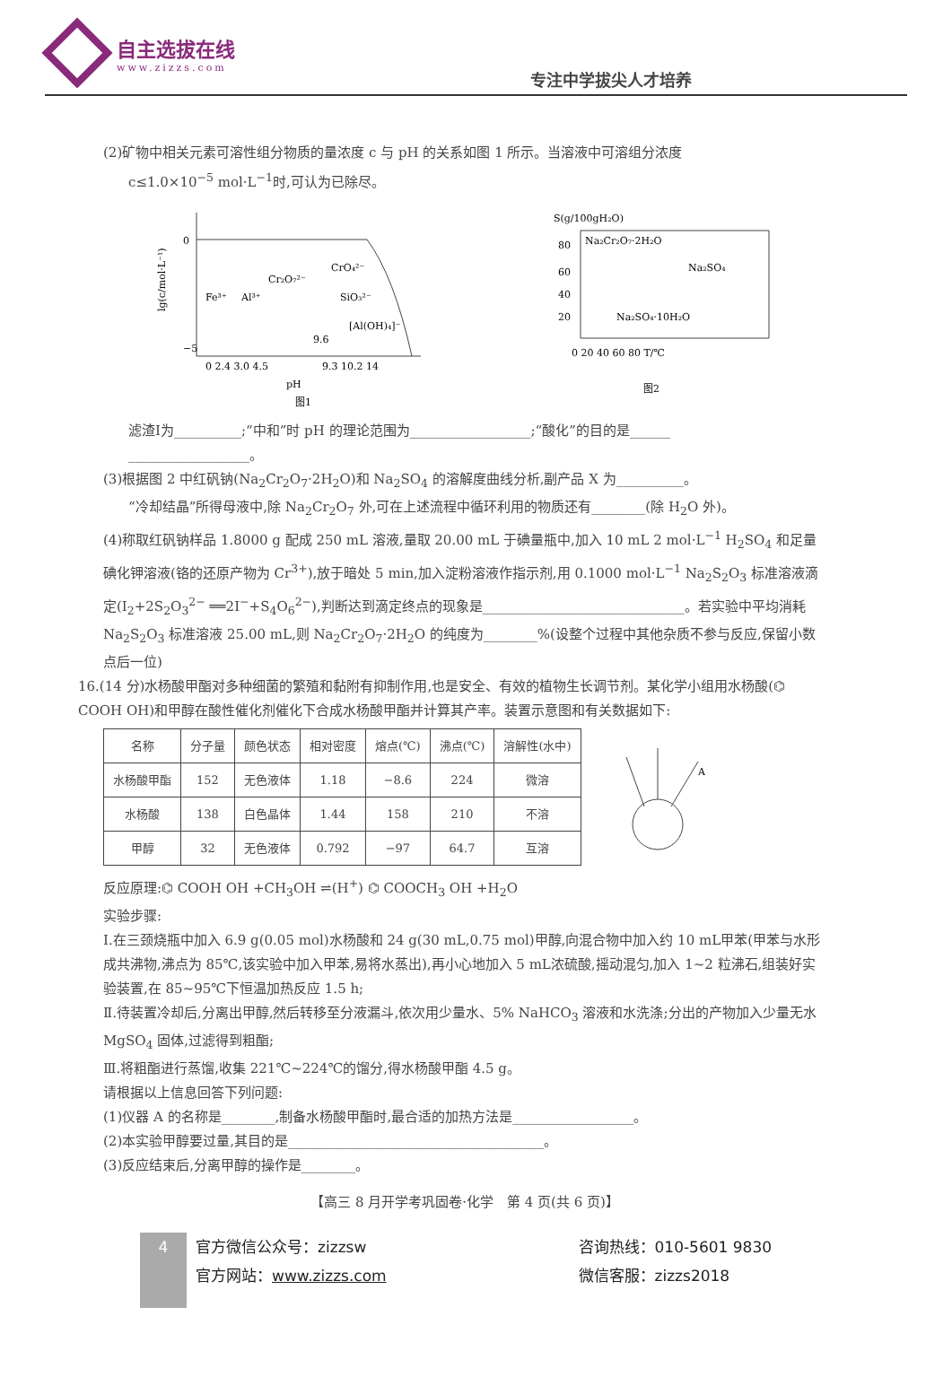自主选拔在线
www.zizzs.com
专注中学拔尖人才培养
(2)矿物中相关元素可溶性组分物质的量浓度 c 与 pH 的关系如图 1 所示。当溶液中可溶组分浓度
c≤1.0×10<sup>−5</sup> mol·L<sup>−1</sup>时,可认为已除尽。
lg(c/mol·L⁻¹)
0
−5
0 2.4 3.0 4.5
9.3 10.2 14
pH
Cr₂O₇²⁻
CrO₄²⁻
SiO₃²⁻
[Al(OH)₄]⁻
Fe³⁺
Al³⁺
9.6
图1
S(g/100gH₂O)
Na₂Cr₂O₇·2H₂O
Na₂SO₄
Na₂SO₄·10H₂O
0 20 40 60 80 T/℃
80
60
40
20
图2
滤渣Ⅰ为__________;“中和”时 pH 的理论范围为__________________;“酸化”的目的是______
__________________。
(3)根据图 2 中红矾钠(Na<sub>2</sub>Cr<sub>2</sub>O<sub>7</sub>·2H<sub>2</sub>O)和 Na<sub>2</sub>SO<sub>4</sub> 的溶解度曲线分析,副产品 X 为__________。
“冷却结晶”所得母液中,除 Na<sub>2</sub>Cr<sub>2</sub>O<sub>7</sub> 外,可在上述流程中循环利用的物质还有________(除 H<sub>2</sub>O 外)。
(4)称取红矾钠样品 1.8000 g 配成 250 mL 溶液,量取 20.00 mL 于碘量瓶中,加入 10 mL 2 mol·L<sup>−1</sup> H<sub>2</sub>SO<sub>4</sub> 和足量碘化钾溶液(铬的还原产物为 Cr<sup>3+</sup>),放于暗处 5 min,加入淀粉溶液作指示剂,用 0.1000 mol·L<sup>−1</sup> Na<sub>2</sub>S<sub>2</sub>O<sub>3</sub> 标准溶液滴定(I<sub>2</sub>+2S<sub>2</sub>O<sub>3</sub><sup>2−</sup> ══2I<sup>−</sup>+S<sub>4</sub>O<sub>6</sub><sup>2−</sup>),判断达到滴定终点的现象是______________________________。若实验中平均消耗 Na<sub>2</sub>S<sub>2</sub>O<sub>3</sub> 标准溶液 25.00 mL,则 Na<sub>2</sub>Cr<sub>2</sub>O<sub>7</sub>·2H<sub>2</sub>O 的纯度为________%(设整个过程中其他杂质不参与反应,保留小数点后一位)
16.(14 分)水杨酸甲酯对多种细菌的繁殖和黏附有抑制作用,也是安全、有效的植物生长调节剂。某化学小组用水杨酸(⌬ COOH OH)和甲醇在酸性催化剂催化下合成水杨酸甲酯并计算其产率。装置示意图和有关数据如下:
| 名称 | 分子量 | 颜色状态 | 相对密度 | 熔点(℃) | 沸点(℃) | 溶解性(水中) |
| --- | --- | --- | --- | --- | --- | --- |
| 水杨酸甲酯 | 152 | 无色液体 | 1.18 | −8.6 | 224 | 微溶 |
| 水杨酸 | 138 | 白色晶体 | 1.44 | 158 | 210 | 不溶 |
| 甲醇 | 32 | 无色液体 | 0.792 | −97 | 64.7 | 互溶 |
A
反应原理:⌬ COOH OH +CH<sub>3</sub>OH ⇌(H<sup>+</sup>) ⌬ COOCH<sub>3</sub> OH +H<sub>2</sub>O
实验步骤:
Ⅰ.在三颈烧瓶中加入 6.9 g(0.05 mol)水杨酸和 24 g(30 mL,0.75 mol)甲醇,向混合物中加入约 10 mL甲苯(甲苯与水形成共沸物,沸点为 85℃,该实验中加入甲苯,易将水蒸出),再小心地加入 5 mL浓硫酸,摇动混匀,加入 1~2 粒沸石,组装好实验装置,在 85~95℃下恒温加热反应 1.5 h;
Ⅱ.待装置冷却后,分离出甲醇,然后转移至分液漏斗,依次用少量水、5% NaHCO<sub>3</sub> 溶液和水洗涤;分出的产物加入少量无水 MgSO<sub>4</sub> 固体,过滤得到粗酯;
Ⅲ.将粗酯进行蒸馏,收集 221℃~224℃的馏分,得水杨酸甲酯 4.5 g。
请根据以上信息回答下列问题:
(1)仪器 A 的名称是________,制备水杨酸甲酯时,最合适的加热方法是__________________。
(2)本实验甲醇要过量,其目的是______________________________________。
(3)反应结束后,分离甲醇的操作是________。
【高三 8 月开学考巩固卷·化学　第 4 页(共 6 页)】
4
官方微信公众号：zizzsw
官方网站：www.zizzs.com
咨询热线：010-5601 9830
微信客服：zizzs2018